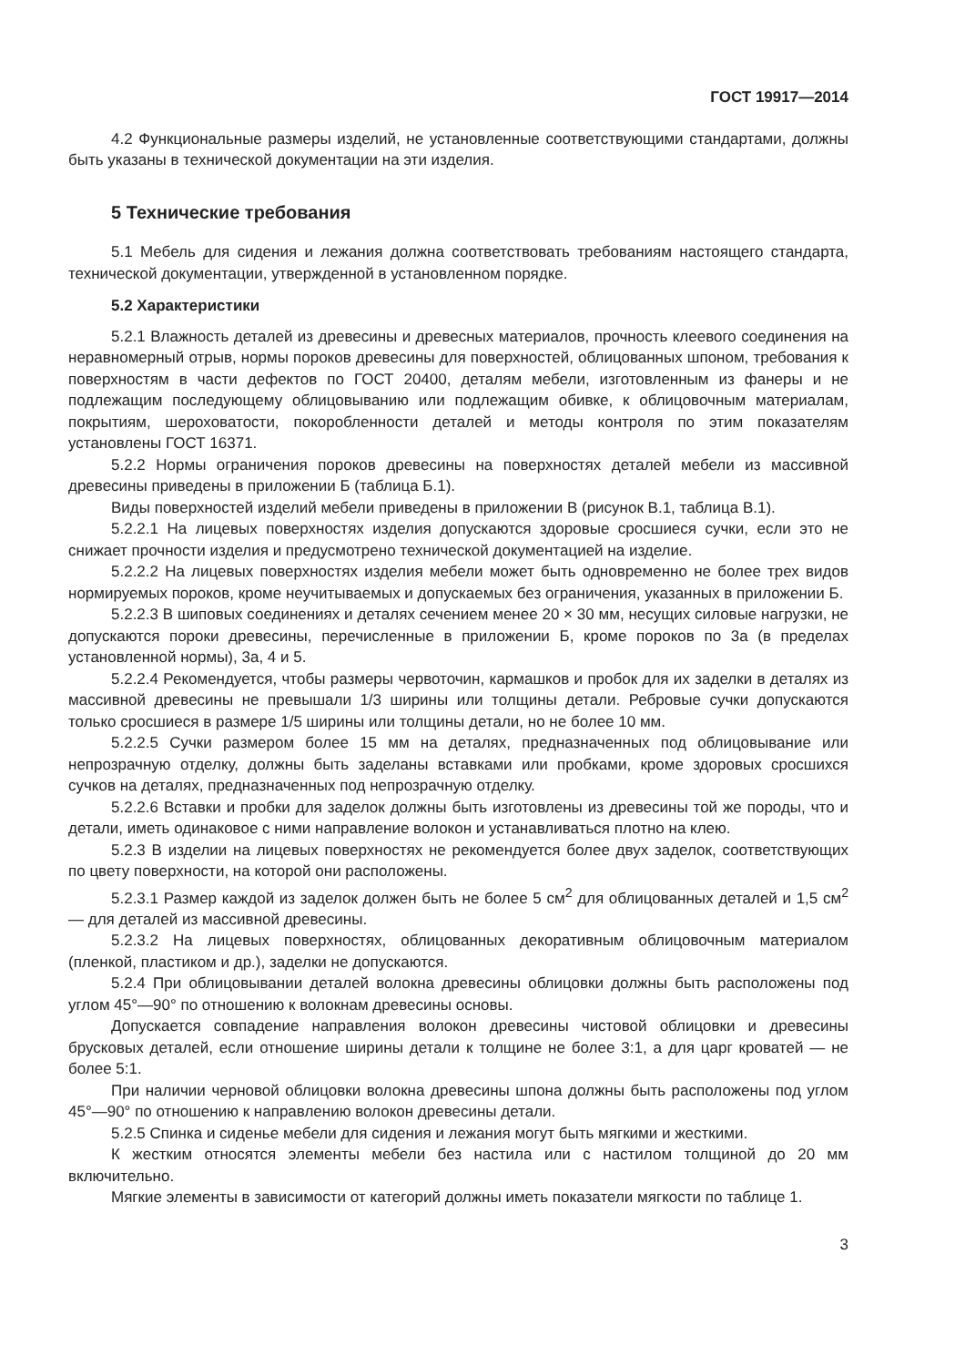ГОСТ 19917—2014
4.2 Функциональные размеры изделий, не установленные соответствующими стандартами, должны быть указаны в технической документации на эти изделия.
5 Технические требования
5.1 Мебель для сидения и лежания должна соответствовать требованиям настоящего стандарта, технической документации, утвержденной в установленном порядке.
5.2 Характеристики
5.2.1 Влажность деталей из древесины и древесных материалов, прочность клеевого соединения на неравномерный отрыв, нормы пороков древесины для поверхностей, облицованных шпоном, требования к поверхностям в части дефектов по ГОСТ 20400, деталям мебели, изготовленным из фанеры и не подлежащим последующему облицовыванию или подлежащим обивке, к облицовочным материалам, покрытиям, шероховатости, покоробленности деталей и методы контроля по этим показателям установлены ГОСТ 16371.
5.2.2 Нормы ограничения пороков древесины на поверхностях деталей мебели из массивной древесины приведены в приложении Б (таблица Б.1).
Виды поверхностей изделий мебели приведены в приложении В (рисунок В.1, таблица В.1).
5.2.2.1 На лицевых поверхностях изделия допускаются здоровые сросшиеся сучки, если это не снижает прочности изделия и предусмотрено технической документацией на изделие.
5.2.2.2 На лицевых поверхностях изделия мебели может быть одновременно не более трех видов нормируемых пороков, кроме неучитываемых и допускаемых без ограничения, указанных в приложении Б.
5.2.2.3 В шиповых соединениях и деталях сечением менее 20 × 30 мм, несущих силовые нагрузки, не допускаются пороки древесины, перечисленные в приложении Б, кроме пороков по 3а (в пределах установленной нормы), 3а, 4 и 5.
5.2.2.4 Рекомендуется, чтобы размеры червоточин, кармашков и пробок для их заделки в деталях из массивной древесины не превышали 1/3 ширины или толщины детали. Ребровые сучки допускаются только сросшиеся в размере 1/5 ширины или толщины детали, но не более 10 мм.
5.2.2.5 Сучки размером более 15 мм на деталях, предназначенных под облицовывание или непрозрачную отделку, должны быть заделаны вставками или пробками, кроме здоровых сросшихся сучков на деталях, предназначенных под непрозрачную отделку.
5.2.2.6 Вставки и пробки для заделок должны быть изготовлены из древесины той же породы, что и детали, иметь одинаковое с ними направление волокон и устанавливаться плотно на клею.
5.2.3 В изделии на лицевых поверхностях не рекомендуется более двух заделок, соответствующих по цвету поверхности, на которой они расположены.
5.2.3.1 Размер каждой из заделок должен быть не более 5 см<sup>2</sup> для облицованных деталей и 1,5 см<sup>2</sup> — для деталей из массивной древесины.
5.2.3.2 На лицевых поверхностях, облицованных декоративным облицовочным материалом (пленкой, пластиком и др.), заделки не допускаются.
5.2.4 При облицовывании деталей волокна древесины облицовки должны быть расположены под углом 45°—90° по отношению к волокнам древесины основы.
Допускается совпадение направления волокон древесины чистовой облицовки и древесины брусковых деталей, если отношение ширины детали к толщине не более 3:1, а для царг кроватей — не более 5:1.
При наличии черновой облицовки волокна древесины шпона должны быть расположены под углом 45°—90° по отношению к направлению волокон древесины детали.
5.2.5 Спинка и сиденье мебели для сидения и лежания могут быть мягкими и жесткими.
К жестким относятся элементы мебели без настила или с настилом толщиной до 20 мм включительно.
Мягкие элементы в зависимости от категорий должны иметь показатели мягкости по таблице 1.
3